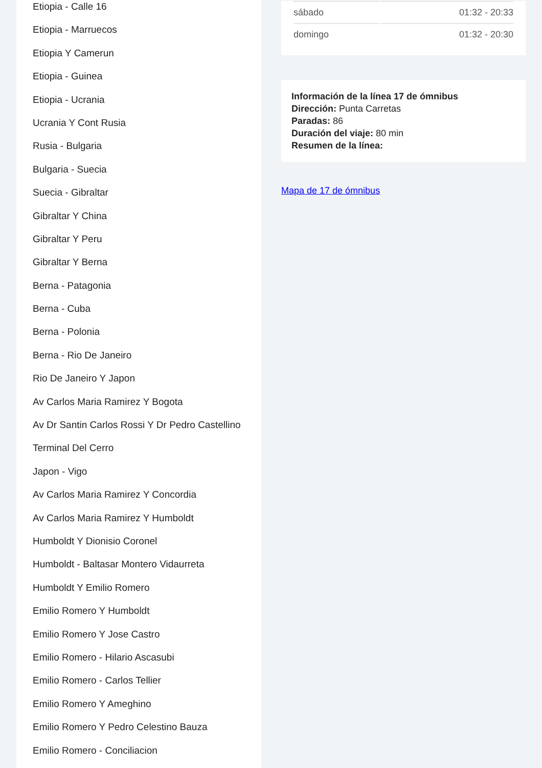Etiopia - Calle 16
Etiopia - Marruecos
Etiopia Y Camerun
Etiopia - Guinea
Etiopia - Ucrania
Ucrania Y Cont Rusia
Rusia - Bulgaria
Bulgaria - Suecia
Suecia - Gibraltar
Gibraltar Y China
Gibraltar Y Peru
Gibraltar Y Berna
Berna - Patagonia
Berna - Cuba
Berna - Polonia
Berna - Rio De Janeiro
Rio De Janeiro Y Japon
Av Carlos Maria Ramirez Y Bogota
Av Dr Santin Carlos Rossi Y Dr Pedro Castellino
Terminal Del Cerro
Japon - Vigo
Av Carlos Maria Ramirez Y Concordia
Av Carlos Maria Ramirez Y Humboldt
Humboldt Y Dionisio Coronel
Humboldt - Baltasar Montero Vidaurreta
Humboldt Y Emilio Romero
Emilio Romero Y Humboldt
Emilio Romero Y Jose Castro
Emilio Romero - Hilario Ascasubi
Emilio Romero - Carlos Tellier
Emilio Romero Y Ameghino
Emilio Romero Y Pedro Celestino Bauza
Emilio Romero - Conciliacion
| sábado | 01:32 - 20:33 |
| domingo | 01:32 - 20:30 |
Información de la línea 17 de ómnibus
Dirección: Punta Carretas
Paradas: 86
Duración del viaje: 80 min
Resumen de la línea:
Mapa de 17 de ómnibus